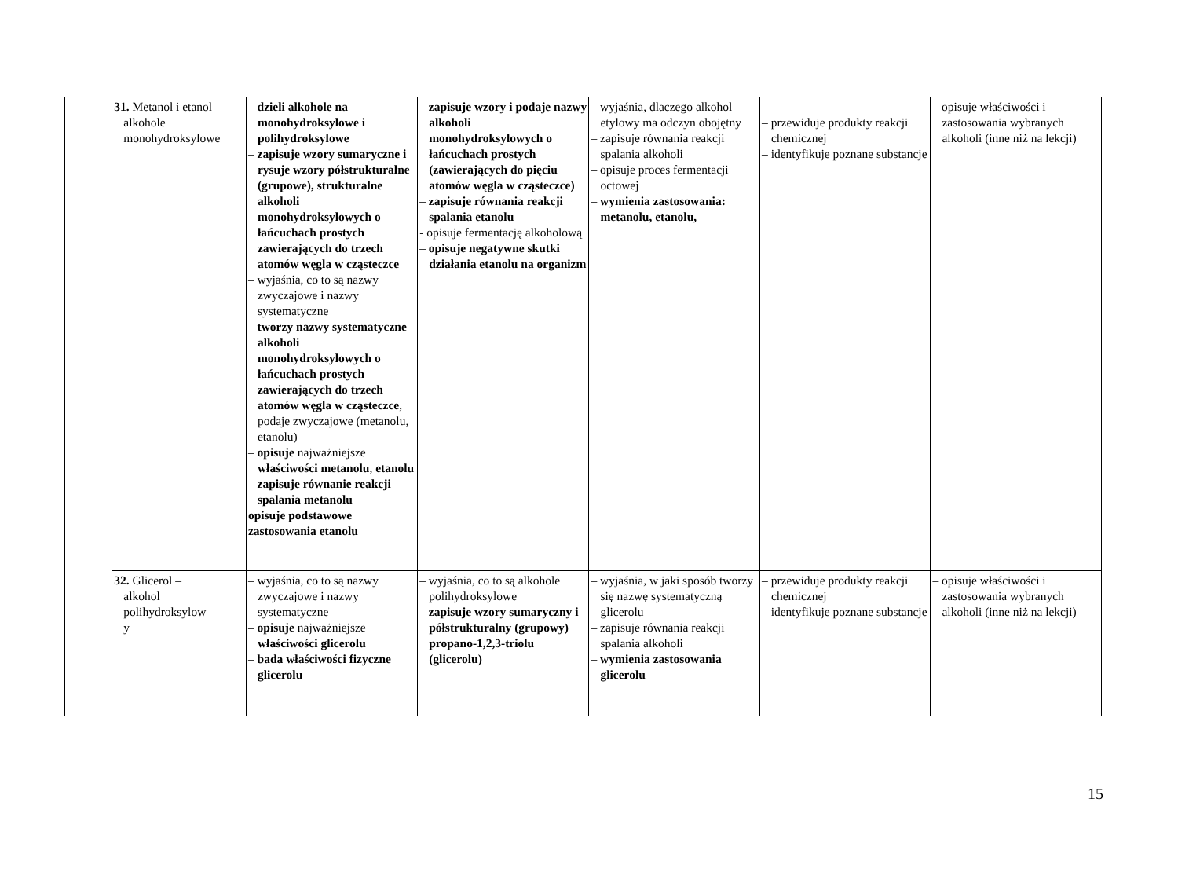| | 31. Metanol i etanol – alkohole monohydroksylowe | – dzieli alkohole na monohydroksylowe i polihydroksylowe – zapisuje wzory sumaryczne i rysuje wzory półstrukturalne (grupowe), strukturalne alkoholi monohydroksylowych o łańcuchach prostych zawierających do trzech atomów węgla w cząsteczce – wyjaśnia, co to są nazwy zwyczajowe i nazwy systematyczne – tworzy nazwy systematyczne alkoholi monohydroksylowych o łańcuchach prostych zawierających do trzech atomów węgla w cząsteczce , podaje zwyczajowe (metanolu, etanolu) – opisuje najważniejsze właściwości metanolu , etanolu – zapisuje równanie reakcji spalania metanolu opisuje podstawowe zastosowania etanolu | – zapisuje wzory i podaje nazwy alkoholi monohydroksylowych o łańcuchach prostych (zawierających do pięciu atomów węgla w cząsteczce) – zapisuje równania reakcji spalania etanolu - opisuje fermentację alkoholową – opisuje negatywne skutki działania etanolu na organizm | – wyjaśnia, dlaczego alkohol etylowy ma odczyn obojętny – zapisuje równania reakcji spalania alkoholi – opisuje proces fermentacji octowej – wymienia zastosowania: metanolu, etanolu, | – przewiduje produkty reakcji chemicznej – identyfikuje poznane substancje | – opisuje właściwości i zastosowania wybranych alkoholi (inne niż na lekcji) |
| | 32. Glicerol – alkohol polihydroksylow y | – wyjaśnia, co to są nazwy zwyczajowe i nazwy systematyczne – opisuje najważniejsze właściwości glicerolu – bada właściwości fizyczne glicerolu | – wyjaśnia, co to są alkohole polihydroksylowe – zapisuje wzory sumaryczny i półstrukturalny (grupowy) propano-1,2,3-triolu (glicerolu) | – wyjaśnia, w jaki sposób tworzy się nazwę systematyczną glicerolu – zapisuje równania reakcji spalania alkoholi – wymienia zastosowania glicerolu | – przewiduje produkty reakcji chemicznej – identyfikuje poznane substancje | – opisuje właściwości i zastosowania wybranych alkoholi (inne niż na lekcji) |
15